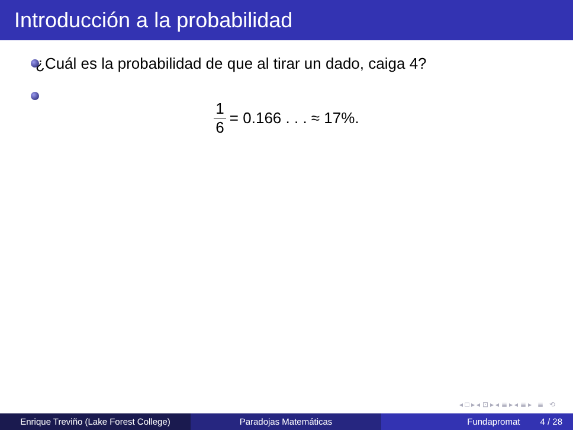Introducción a la probabilidad
¿Cuál es la probabilidad de que al tirar un dado, caiga 4?
1 6 = 0.166 . . . ≈ 17%.
◂ □ ▸ ◂ ⊡ ▸ ◂ ≣ ▸ ◂ ≣ ▸ ≣ ⟲
Enrique Treviño (Lake Forest College)
Paradojas Matemáticas Fundapromat 4 / 28